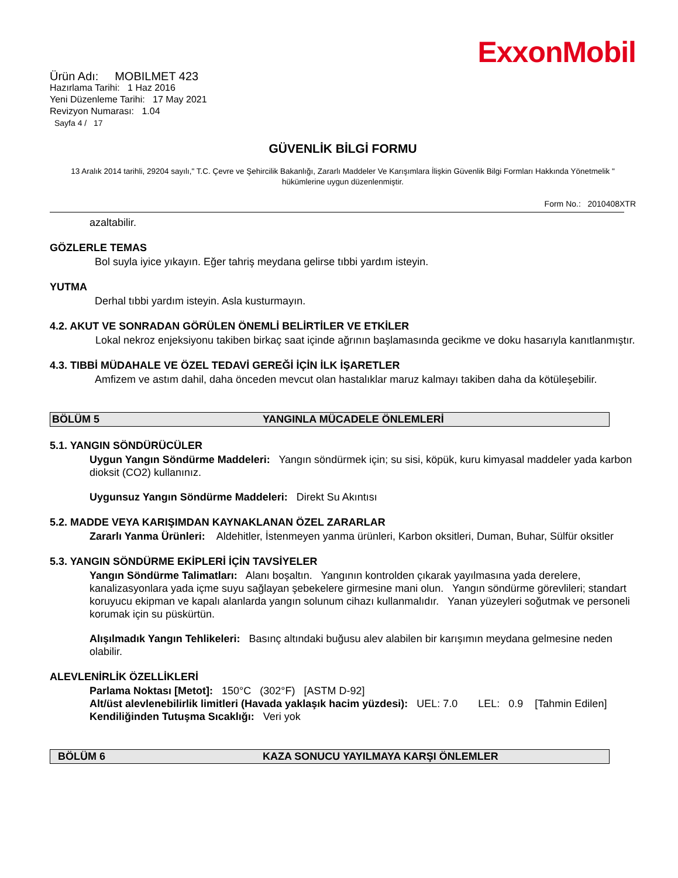ExxonMobil
Ürün Adı: MOBILMET 423
Hazırlama Tarihi: 1 Haz 2016
Yeni Düzenleme Tarihi: 17 May 2021
Revizyon Numarası: 1.04
Sayfa 4 / 17
GÜVENLİK BİLGİ FORMU
13 Aralık 2014 tarihli, 29204 sayılı," T.C. Çevre ve Şehircilik Bakanlığı, Zararlı Maddeler Ve Karışımlara İlişkin Güvenlik Bilgi Formları Hakkında Yönetmelik " hükümlerine uygun düzenlenmiştir.
Form No.: 2010408XTR
azaltabilir.
GÖZLERLE TEMAS
Bol suyla iyice yıkayın. Eğer tahriş meydana gelirse tıbbi yardım isteyin.
YUTMA
Derhal tıbbi yardım isteyin. Asla kusturmayın.
4.2. AKUT VE SONRADAN GÖRÜLEN ÖNEMLİ BELİRTİLER VE ETKİLER
Lokal nekroz enjeksiyonu takiben birkaç saat içinde ağrının başlamasında gecikme ve doku hasarıyla kanıtlanmıştır.
4.3. TIBBİ MÜDAHALE VE ÖZEL TEDAVİ GEREĞİ İÇİN İLK İŞARETLER
Amfizem ve astım dahil, daha önceden mevcut olan hastalıklar maruz kalmayı takiben daha da kötüleşebilir.
BÖLÜM 5 YANGINLA MÜCADELE ÖNLEMLERİ
5.1. YANGIN SÖNDÜRÜCÜLER
Uygun Yangın Söndürme Maddeleri: Yangın söndürmek için; su sisi, köpük, kuru kimyasal maddeler yada karbon dioksit (CO2) kullanınız.
Uygunsuz Yangın Söndürme Maddeleri: Direkt Su Akıntısı
5.2. MADDE VEYA KARIŞIMDAN KAYNAKLANAN ÖZEL ZARARLAR
Zararlı Yanma Ürünleri: Aldehitler, İstenmeyen yanma ürünleri, Karbon oksitleri, Duman, Buhar, Sülfür oksitler
5.3. YANGIN SÖNDÜRME EKİPLERİ İÇİN TAVSİYELER
Yangın Söndürme Talimatları: Alanı boşaltın. Yangının kontrolden çıkarak yayılmasına yada derelere, kanalizasyonlara yada içme suyu sağlayan şebekelere girmesine mani olun. Yangın söndürme görevlileri; standart koruyucu ekipman ve kapalı alanlarda yangın solunum cihazı kullanmalıdır. Yanan yüzeyleri soğutmak ve personeli korumak için su püskürtün.
Alışılmadık Yangın Tehlikeleri: Basınç altındaki buğusu alev alabilen bir karışımın meydana gelmesine neden olabilir.
ALEVLENİRLİK ÖZELLİKLERİ
Parlama Noktası [Metot]: 150°C (302°F) [ASTM D-92]
Alt/üst alevlenebilirlik limitleri (Havada yaklaşık hacim yüzdesi): UEL: 7.0 LEL: 0.9 [Tahmin Edilen]
Kendiliğinden Tutuşma Sıcaklığı: Veri yok
BÖLÜM 6 KAZA SONUCU YAYILMAYA KARŞI ÖNLEMLER